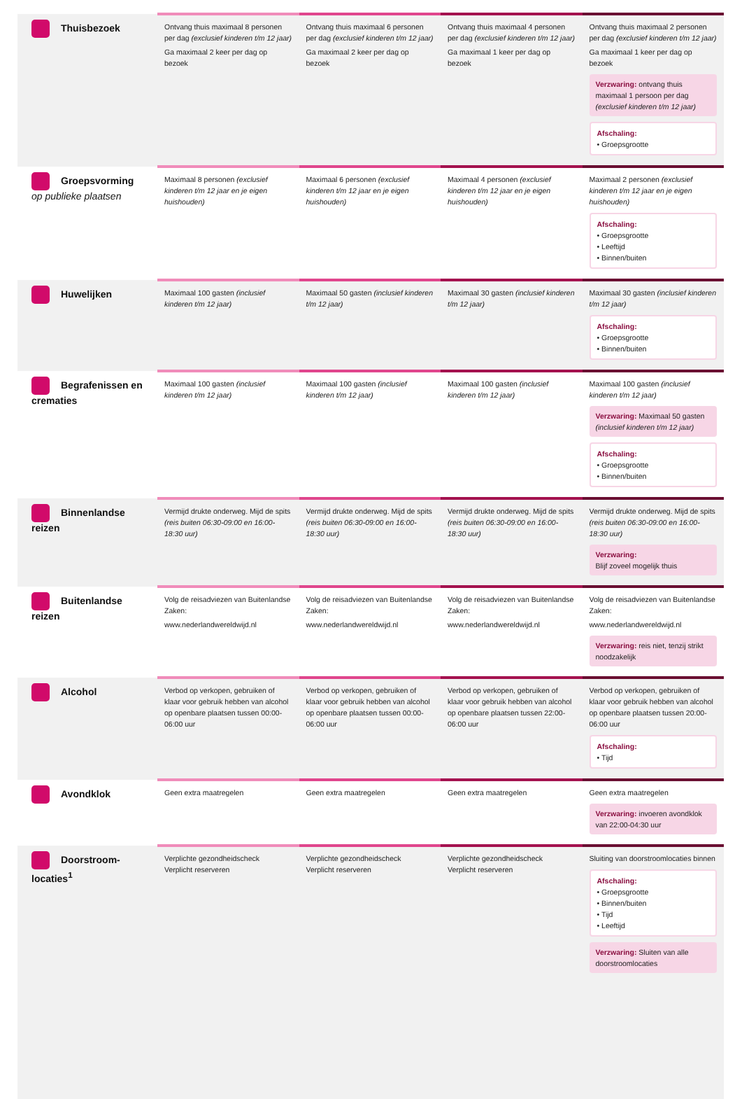| Thuisbezoek | Ontvang thuis maximaal 8 personen per dag (exclusief kinderen t/m 12 jaar) Ga maximaal 2 keer per dag op bezoek | Ontvang thuis maximaal 6 personen per dag (exclusief kinderen t/m 12 jaar) Ga maximaal 2 keer per dag op bezoek | Ontvang thuis maximaal 4 personen per dag (exclusief kinderen t/m 12 jaar) Ga maximaal 1 keer per dag op bezoek | Ontvang thuis maximaal 2 personen per dag (exclusief kinderen t/m 12 jaar) Ga maximaal 1 keer per dag op bezoek Verzwaring: ontvang thuis maximaal 1 persoon per dag (exclusief kinderen t/m 12 jaar) Afschaling: • Groepsgrootte |
| Groepsvorming op publieke plaatsen | Maximaal 8 personen (exclusief kinderen t/m 12 jaar en je eigen huishouden) | Maximaal 6 personen (exclusief kinderen t/m 12 jaar en je eigen huishouden) | Maximaal 4 personen (exclusief kinderen t/m 12 jaar en je eigen huishouden) | Maximaal 2 personen (exclusief kinderen t/m 12 jaar en je eigen huishouden) Afschaling: • Groepsgrootte • Leeftijd • Binnen/buiten |
| Huwelijken | Maximaal 100 gasten (inclusief kinderen t/m 12 jaar) | Maximaal 50 gasten (inclusief kinderen t/m 12 jaar) | Maximaal 30 gasten (inclusief kinderen t/m 12 jaar) | Maximaal 30 gasten (inclusief kinderen t/m 12 jaar) Afschaling: • Groepsgrootte • Binnen/buiten |
| Begrafenissen en crematies | Maximaal 100 gasten (inclusief kinderen t/m 12 jaar) | Maximaal 100 gasten (inclusief kinderen t/m 12 jaar) | Maximaal 100 gasten (inclusief kinderen t/m 12 jaar) | Maximaal 100 gasten (inclusief kinderen t/m 12 jaar) Verzwaring: Maximaal 50 gasten (inclusief kinderen t/m 12 jaar) Afschaling: • Groepsgrootte • Binnen/buiten |
| Binnenlandse reizen | Vermijd drukte onderweg. Mijd de spits (reis buiten 06:30-09:00 en 16:00-18:30 uur) | Vermijd drukte onderweg. Mijd de spits (reis buiten 06:30-09:00 en 16:00-18:30 uur) | Vermijd drukte onderweg. Mijd de spits (reis buiten 06:30-09:00 en 16:00-18:30 uur) | Vermijd drukte onderweg. Mijd de spits (reis buiten 06:30-09:00 en 16:00-18:30 uur) Verzwaring: Blijf zoveel mogelijk thuis |
| Buitenlandse reizen | Volg de reisadviezen van Buitenlandse Zaken: www.nederlandwereldwijd.nl | Volg de reisadviezen van Buitenlandse Zaken: www.nederlandwereldwijd.nl | Volg de reisadviezen van Buitenlandse Zaken: www.nederlandwereldwijd.nl | Volg de reisadviezen van Buitenlandse Zaken: www.nederlandwereldwijd.nl Verzwaring: reis niet, tenzij strikt noodzakelijk |
| Alcohol | Verbod op verkopen, gebruiken of klaar voor gebruik hebben van alcohol op openbare plaatsen tussen 00:00-06:00 uur | Verbod op verkopen, gebruiken of klaar voor gebruik hebben van alcohol op openbare plaatsen tussen 00:00-06:00 uur | Verbod op verkopen, gebruiken of klaar voor gebruik hebben van alcohol op openbare plaatsen tussen 22:00-06:00 uur | Verbod op verkopen, gebruiken of klaar voor gebruik hebben van alcohol op openbare plaatsen tussen 20:00-06:00 uur Afschaling: • Tijd |
| Avondklok | Geen extra maatregelen | Geen extra maatregelen | Geen extra maatregelen | Geen extra maatregelen Verzwaring: invoeren avondklok van 22:00-04:30 uur |
| Doorstroom-locaties<sup>1</sup> | Verplichte gezondheidscheck Verplicht reserveren | Verplichte gezondheidscheck Verplicht reserveren | Verplichte gezondheidscheck Verplicht reserveren | Sluiting van doorstroomlocaties binnen Afschaling: • Groepsgrootte • Binnen/buiten • Tijd • Leeftijd Verzwaring: Sluiten van alle doorstroomlocaties |